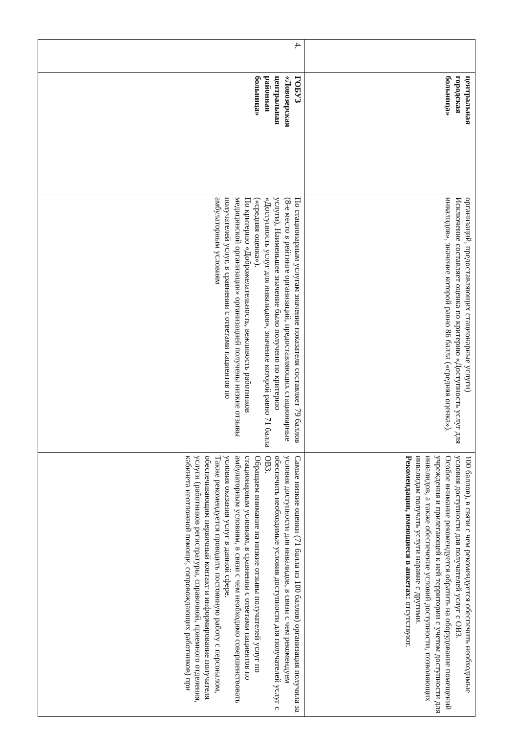| | центральная городская больница» | организаций, предоставляющих стационарные услуги) Исключение составляет оценка по критерию «Доступность услуг для инвалидов», значение которой равно 86 балла («средняя оценка»). | 100 баллов), в связи с чем рекомендуется обеспечить необходимые условия доступности для получателей услуг с ОВЗ. Особое внимание рекомендуется обратить на оборудование помещений учреждения и прилегающей к ней территории с учетом доступности для инвалидов, а также обеспечение условий доступности, позволяющих инвалидам получать услуги наравне с другими. Рекомендации, имеющиеся в анкетах: отсутствуют. |
| 4. | ГОБУЗ «Ловозерская центральная районная больница» | По стационарным услугам значение показателя составляет 79 баллов (8-е место в рейтинге организаций, предоставляющих стационарные услуги), Наименьшее значение было получено по критерию «Доступность услуг для инвалидов», значение которой равно 71 балла («средняя оценка»). По критерию «Доброжелательность, вежливость работников медицинской организации» организацией получены низкие отзывы получателей услуг, в сравнении с ответами пациентов по амбулаторным условиям | Самые низкие оценки (71 балла из 100 баллов) организация получила за условия доступности для инвалидов, в связи с чем рекомендуем обеспечить необходимые условия доступности для получателей услуг с ОВЗ. Обращаем внимание на низкие отзывы получателей услуг по стационарным условиям, в сравнении с ответами пациентов по амбулаторным условиям, в связи с чем необходимо совершенствовать условия оказания услуг в данной сфере. Также рекомендуется проводить постоянную работу с персоналом, обеспечивающим первичный контакт и информирование получателя услуги (работников регистратуры, справочной, приемного отделения, кабинета неотложной помощи, сопровождающих работников) при |